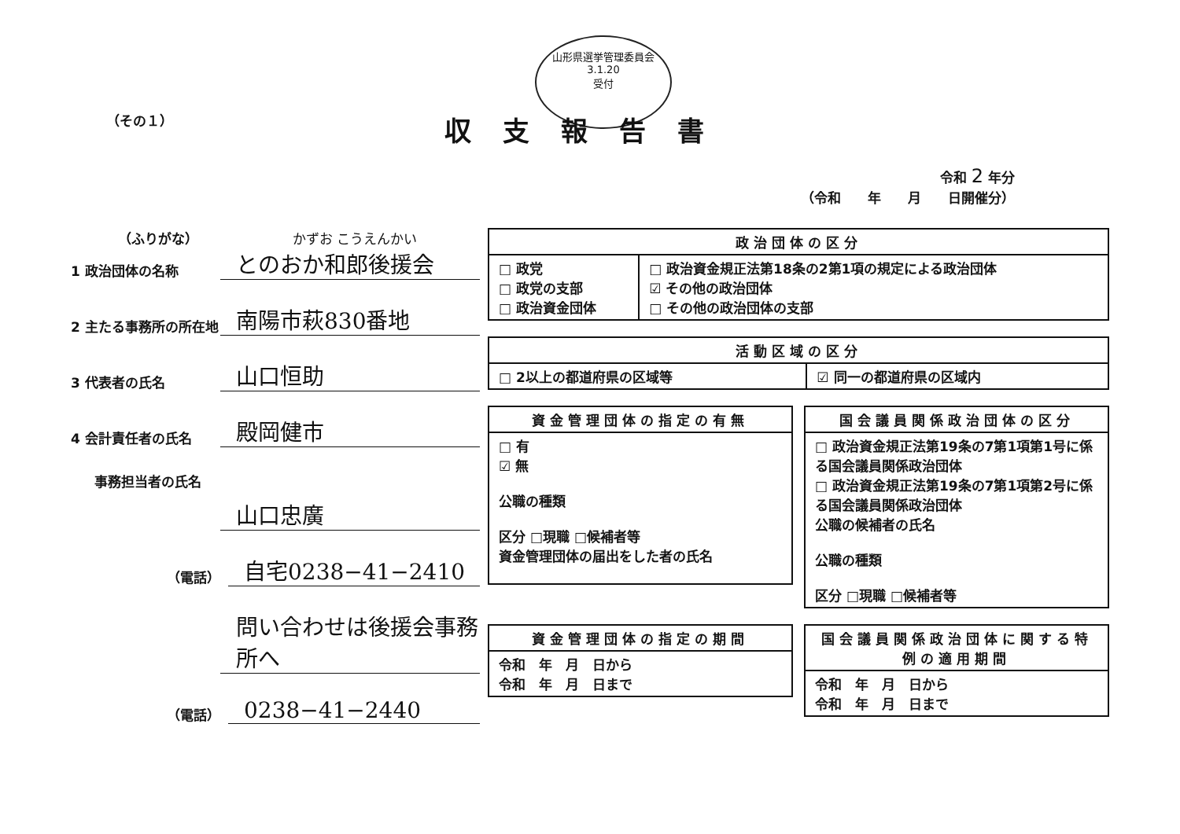山形県選挙管理委員会
3.1.20
受付
（その１）
収支報告書
令和 2 年分
（令和　　年　　月　　日開催分）
（ふりがな） かずお こうえんかい
1 政治団体の名称
とのおか和郎後援会
2 主たる事務所の所在地
南陽市萩830番地
3 代表者の氏名
山口恒助
4 会計責任者の氏名
殿岡健市
事務担当者の氏名
山口忠廣
（電話）
自宅0238−41−2410
問い合わせは後援会事務所へ
（電話）
0238−41−2440
| 政治団体の区分 | |
| --- | --- |
| □ 政党 □ 政党の支部 □ 政治資金団体 | □ 政治資金規正法第18条の2第1項の規定による政治団体 ☑ その他の政治団体 □ その他の政治団体の支部 |
| 活動区域の区分 | |
| --- | --- |
| □ 2以上の都道府県の区域等 | ☑ 同一の都道府県の区域内 |
| 資金管理団体の指定の有無 |
| --- |
| □ 有 ☑ 無 公職の種類 区分 □現職 □候補者等 資金管理団体の届出をした者の氏名 |
| 国会議員関係政治団体の区分 |
| --- |
| □ 政治資金規正法第19条の7第1項第1号に係る国会議員関係政治団体 □ 政治資金規正法第19条の7第1項第2号に係る国会議員関係政治団体 公職の候補者の氏名 公職の種類 区分 □現職 □候補者等 |
| 資金管理団体の指定の期間 |
| --- |
| 令和 年 月 日から 令和 年 月 日まで |
| 国会議員関係政治団体に関する特例の適用期間 |
| --- |
| 令和 年 月 日から 令和 年 月 日まで |